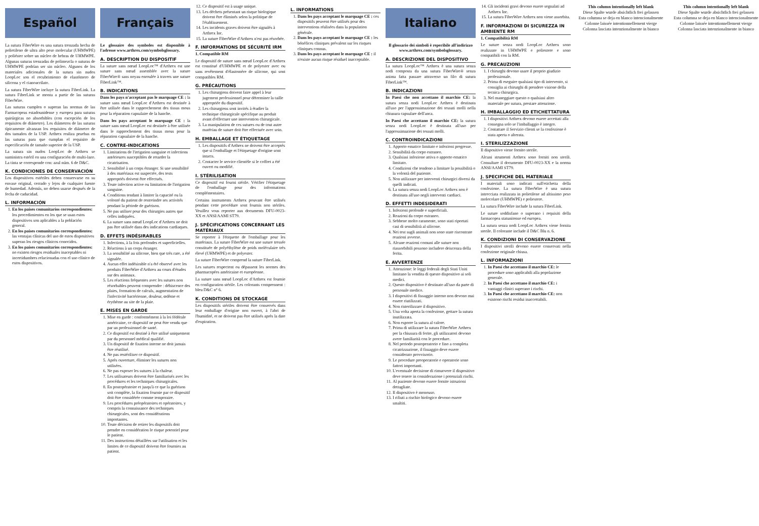Español
La sutura FiberWire es una sutura trenzada hecha de polietileno de ultra alto peso molecular (UHMWPE) y poliéster sobre un núcleo de hebras de UHMWPE. Algunas suturas trenzadas de polimezcla o suturas de UHMWPE podrían ser sin núcleo. Algunos de los materiales adicionales de la sutura sin nudos LoopLoc son el recubrimiento de elastómero de silicona y el cianoacrilato.
La sutura FiberWire incluye la sutura FiberLink. La sutura FiberLink se monta a partir de las suturas FiberWire.
Las suturas cumplen o superan las normas de las Farmacopeas estadounidense y europea para suturas quirúrgicas no absorbibles (con excepción de los requisitos de diámetro). Los diámetros de las suturas típicamente alcanzan los requisitos de diámetro de dos tamaños de la USP. Arthrex realiza pruebas en las suturas para que cumplan el requisito de especificación de tamaño superior de la USP.
La sutura sin nudos LoopLoc de Arthrex se suministra estéril en una configuración de multi-lazo. La tinta se corresponde con: azul núm. 6 de D&C.
K. CONDICIONES DE CONSERVACIÓN
Los dispositivos estériles deben conservarse en su envase original, cerrado y lejos de cualquier fuente de humedad. Además, no deben usarse después de la fecha de caducidad.
L. INFORMACIÓN
1. En los países comunitarios correspondientes: los procedimientos en los que se usan estos dispositivos son aplicables a la población general.
2. En los países comunitarios correspondientes: las ventajas clínicas del uso de estos dispositivos superan los riesgos clínicos conocidos.
3. En los países comunitarios correspondientes: no existen riesgos residuales inaceptables ni incertidumbres relacionadas con el uso clínico de estos dispositivos.
Français
Le glossaire des symboles est disponible à l'adresse www.arthrex.com/symbolsglossary.
A. DESCRIPTION DU DISPOSITIF
La suture sans nœud LoopLoc™ d'Arthrex est une suture sans nœud assemblée avec la suture FiberWire® sans noyau enroulée à travers une suture FiberLink™.
B. INDICATIONS
Dans les pays n'acceptant pas le marquage CE : la suture sans nœud LoopLoc d'Arthrex est destinée à être utilisée dans le rapprochement des tissus mous pour la réparation capsulaire de la hanche.
Dans les pays acceptant le marquage CE : la suture sans nœud LoopLoc est destinée à être utilisée dans le rapprochement des tissus mous pour la réparation capsulaire de la hanche.
C. CONTRE-INDICATIONS
1. Limitations de l'irrigation sanguine et infections antérieures susceptibles de retarder la cicatrisation.
2. Sensibilité à un corps étranger. Si une sensibilité à des matériaux est suspectée, des tests appropriés doivent être effectués.
3. Toute infection active ou limitation de l'irrigation sanguine.
4. Conditions tendant à limiter la capacité ou la volonté du patient de restreindre ses activités pendant la période de guérison.
5. Ne pas utiliser pour des chirurgies autres que celles indiquées.
6. La suture sans nœud LoopLoc d'Arthrex ne doit pas être utilisée dans des indications cardiaques.
D. EFFETS INDÉSIRABLES
1. Infections, à la fois profondes et superficielles.
2. Réactions à un corps étranger.
3. La sensibilité au silicone, bien que très rare, a été signalée.
4. Aucun effet indésirable n'a été observé avec les produits FiberWire d'Arthrex au cours d'études sur des animaux.
5. Les réactions fréquentes avec les sutures non résorbables peuvent comprendre : déhiscence des plaies, formation de calculs, augmentation de l'infectivité bactérienne, douleur, œdème et érythème au site de la plaie.
E. MISES EN GARDE
1. Mise en garde : conformément à la loi fédérale américaine, ce dispositif ne peut être vendu que par un professionnel de santé.
2. Ce dispositif est destiné à être utilisé uniquement par du personnel médical qualifié.
3. Un dispositif de fixation interne ne doit jamais être réutilisé.
4. Ne pas restériliser ce dispositif.
5. Après ouverture, éliminer les sutures non utilisées.
6. Ne pas exposer les sutures à la chaleur.
7. Les utilisateurs doivent être familiarisés avec les procédures et les techniques chirurgicales.
8. En postopératoire et jusqu'à ce que la guérison soit complète, la fixation fournie par ce dispositif doit être considérée comme temporaire.
9. Les procédures préopératoires et opératoires, y compris la connaissance des techniques chirurgicales, sont des considérations importantes.
10. Toute décision de retirer les dispositifs doit prendre en considération le risque potentiel pour le patient.
11. Des instructions détaillées sur l'utilisation et les limites de ce dispositif doivent être fournies au patient.
12. Ce dispositif est à usage unique.
13. Les déchets présentant un risque biologique doivent être éliminés selon la politique de l'établissement.
14. Les incidents graves doivent être signalés à Arthrex Inc.
15. La suture FiberWire d'Arthrex n'est pas résorbée.
F. INFORMATIONS DE SÉCURITÉ IRM
1. Compatible RM
Le dispositif de suture sans nœud LoopLoc d'Arthrex est constitué d'UHMWPE et de polyester avec ou sans revêtement d'élastomère de silicone, qui sont compatibles RM.
G. PRÉCAUTIONS
1. Les chirurgiens doivent faire appel à leur jugement professionnel pour déterminer la taille appropriée du dispositif.
2. Les chirurgiens sont invités à étudier la technique chirurgicale spécifique au produit avant d'effectuer une intervention chirurgicale.
3. La manipulation de ces sutures ou de tout autre matériau de suture doit être effectuée avec soin.
H. EMBALLAGE ET ÉTIQUETAGE
1. Les dispositifs d'Arthrex ne doivent être acceptés que si l'emballage et l'étiquetage d'origine sont intacts.
2. Contacter le service clientèle si le coffret a été ouvert ou modifié.
I. STÉRILISATION
Ce dispositif est fourni stérile. Vérifier l'étiquetage de l'emballage pour des informations complémentaires.
Certains instruments Arthrex pouvant être utilisés pendant cette procédure sont fournis non stériles. Veuillez vous reporter aux documents DFU-0023-XX et ANSI/AAMI ST79.
J. SPÉCIFICATIONS CONCERNANT LES MATÉRIAUX
Se reporter à l'étiquette de l'emballage pour les matériaux. La suture FiberWire est une suture tressée constituée de polyéthylène de poids moléculaire très élevé (UHMWPE) et de polyester.
La suture FiberWire comprend la suture FiberLink.
Les sutures respectent ou dépassent les normes des pharmacopées américaine et européenne.
La suture sans nœud LoopLoc d'Arthrex est fournie en configuration stérile. Les colorants comprennent : bleu D&C n° 6.
K. CONDITIONS DE STOCKAGE
Les dispositifs stériles doivent être conservés dans leur emballage d'origine non ouvert, à l'abri de l'humidité, et ne doivent pas être utilisés après la date d'expiration.
L. INFORMATIONS
1. Dans les pays acceptant le marquage CE : ces dispositifs peuvent être utilisés pour des interventions réalisées dans la population générale.
2. Dans les pays acceptant le marquage CE : les bénéfices cliniques prévalent sur les risques cliniques connus.
3. Dans les pays acceptant le marquage CE : il n'existe aucun risque résiduel inacceptable.
Italiano
Il glossario dei simboli è reperibile all'indirizzo www.arthrex.com/symbolsglossary.
A. DESCRIZIONE DEL DISPOSITIVO
La sutura LoopLoc™ Arthrex è una sutura senza nodi composta da una sutura FiberWire® senza anima fatta passare attraverso un filo di sutura FiberLink™.
B. INDICAZIONI
In Paesi che non accettano il marchio CE: la sutura senza nodi LoopLoc Arthrex è destinata all'uso per l'approssimazione dei tessuti molli nella chiusura capsulare dell'anca.
In Paesi che accettano il marchio CE: la sutura senza nodi LoopLoc è destinata all'uso per l'approssimazione dei tessuti molli.
C. CONTROINDICAZIONI
1. Apporto ematico limitato e infezioni pregresse.
2. Sensibilità da corpo estraneo.
3. Qualsiasi infezione attiva o apporto ematico limitato.
4. Condizioni che tendono a limitare la possibilità o la volontà del paziente.
5. Non utilizzare per interventi chirurgici diversi da quelli indicati.
6. La sutura senza nodi LoopLoc Arthrex non è destinata all'uso negli interventi cardiaci.
D. EFFETTI INDESIDERATI
1. Infezioni profonde e superficiali.
2. Reazioni da corpo estraneo.
3. Sebbene molto raramente, sono stati riportati casi di sensibilità al silicone.
4. Nei test sugli animali non sono state riscontrate reazioni avverse.
5. Alcune reazioni comuni alle suture non riassorbibili possono includere deiscenza della ferita.
E. AVVERTENZE
1. Attenzione: le leggi federali degli Stati Uniti limitano la vendita di questo dispositivo ai soli medici.
2. Questo dispositivo è destinato all'uso da parte di personale medico.
3. I dispositivi di fissaggio interno non devono mai essere riutilizzati.
4. Non risterilizzare il dispositivo.
5. Una volta aperta la confezione, gettare la sutura inutilizzata.
6. Non esporre la sutura al calore.
7. Prima di utilizzare la sutura FiberWire Arthrex per la chiusura di ferite, gli utilizzatori devono avere familiarità con le procedure.
8. Nel periodo postoperatorio e fino a completa cicatrizzazione, il fissaggio deve essere considerato provvisorio.
9. Le procedure preoperatorie e operatorie sono fattori importanti.
10. L'eventuale decisione di rimuovere il dispositivo deve tenere in considerazione i potenziali rischi.
11. Al paziente devono essere fornite istruzioni dettagliate.
12. Il dispositivo è monouso.
13. I rifiuti a rischio biologico devono essere smaltiti.
14. Gli incidenti gravi devono essere segnalati ad Arthrex Inc.
15. La sutura FiberWire Arthrex non viene assorbita.
F. INFORMAZIONI DI SICUREZZA IN AMBIENTE RM
1. Compatibilità RM
Le suture senza nodi LoopLoc Arthrex sono realizzate in UHMWPE e poliestere e sono compatibili con la RM.
G. PRECAUZIONI
1. I chirurghi devono usare il proprio giudizio professionale.
2. Prima di eseguire qualsiasi tipo di intervento, si consiglia ai chirurghi di prendere visione della tecnica chirurgica.
3. Nel maneggiare questo o qualsiasi altro materiale per sutura, prestare attenzione.
H. IMBALLAGGIO ED ETICHETTATURA
1. I dispositivi Arthrex devono essere accettati alla consegna solo se l'imballaggio è integro.
2. Contattare il Servizio clienti se la confezione è stata aperta o alterata.
I. STERILIZZAZIONE
Il dispositivo viene fornito sterile.
Alcuni strumenti Arthrex sono forniti non sterili. Consultare il documento DFU-0023-XX e la norma ANSI/AAMI ST79.
J. SPECIFICHE DEL MATERIALE
I materiali sono indicati sull'etichetta della confezione. La sutura FiberWire è una sutura intrecciata realizzata in polietilene ad altissimo peso molecolare (UHMWPE) e poliestere.
La sutura FiberWire include la sutura FiberLink.
Le suture soddisfano o superano i requisiti della farmacopea statunitense ed europea.
La sutura senza nodi LoopLoc Arthrex viene fornita sterile. Il colorante include il D&C Blu n. 6.
K. CONDIZIONI DI CONSERVAZIONE
I dispositivi sterili devono essere conservati nella confezione originale chiusa.
L. INFORMAZIONI
1. In Paesi che accettano il marchio CE: le procedure sono applicabili alla popolazione generale.
2. In Paesi che accettano il marchio CE: i vantaggi clinici superano i rischi.
3. In Paesi che accettano il marchio CE: non esistono rischi residui inaccettabili.
This column intentionally left blank
Diese Spalte wurde absichtlich frei gelassen
Esta columna se deja en blanco intencionalmente
Colonne laissée intentionnellement vierge
Colonna lasciata intenzionalmente in bianco
This column intentionally left blank
Diese Spalte wurde absichtlich frei gelassen
Esta columna se deja en blanco intencionalmente
Colonne laissée intentionnellement vierge
Colonna lasciata intenzionalmente in bianco